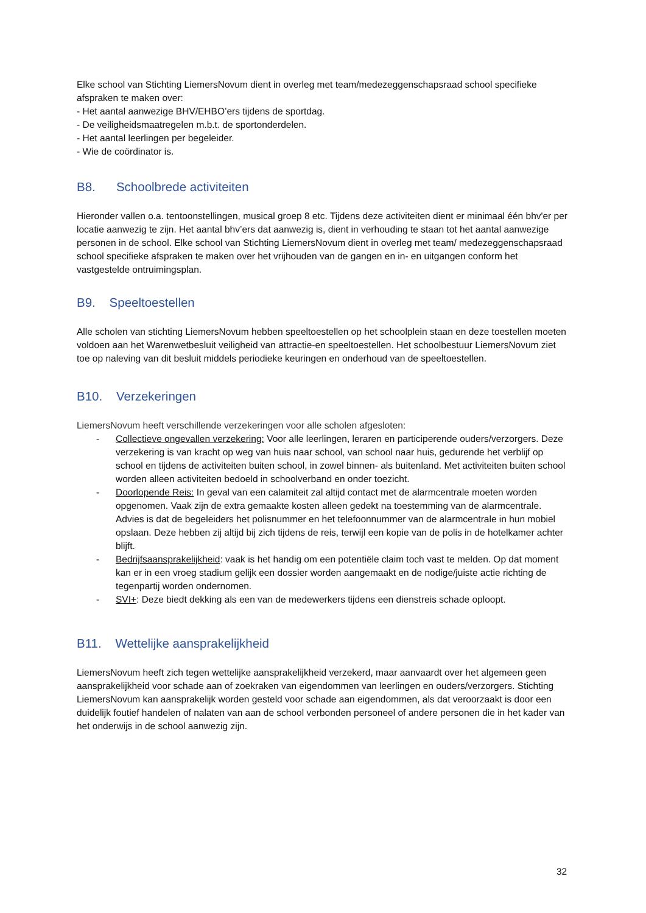Elke school van Stichting LiemersNovum dient in overleg met team/medezeggenschapsraad school specifieke afspraken te maken over:
- Het aantal aanwezige BHV/EHBO’ers tijdens de sportdag.
- De veiligheidsmaatregelen m.b.t. de sportonderdelen.
- Het aantal leerlingen per begeleider.
- Wie de coördinator is.
B8. Schoolbrede activiteiten
Hieronder vallen o.a. tentoonstellingen, musical groep 8 etc. Tijdens deze activiteiten dient er minimaal één bhv'er per locatie aanwezig te zijn. Het aantal bhv’ers dat aanwezig is, dient in verhouding te staan tot het aantal aanwezige personen in de school. Elke school van Stichting LiemersNovum dient in overleg met team/ medezeggenschapsraad school specifieke afspraken te maken over het vrijhouden van de gangen en in- en uitgangen conform het vastgestelde ontruimingsplan.
B9. Speeltoestellen
Alle scholen van stichting LiemersNovum hebben speeltoestellen op het schoolplein staan en deze toestellen moeten voldoen aan het Warenwetbesluit veiligheid van attractie-en speeltoestellen. Het schoolbestuur LiemersNovum ziet toe op naleving van dit besluit middels periodieke keuringen en onderhoud van de speeltoestellen.
B10. Verzekeringen
LiemersNovum heeft verschillende verzekeringen voor alle scholen afgesloten:
- Collectieve ongevallen verzekering: Voor alle leerlingen, leraren en participerende ouders/verzorgers. Deze verzekering is van kracht op weg van huis naar school, van school naar huis, gedurende het verblijf op school en tijdens de activiteiten buiten school, in zowel binnen- als buitenland. Met activiteiten buiten school worden alleen activiteiten bedoeld in schoolverband en onder toezicht.
- Doorlopende Reis: In geval van een calamiteit zal altijd contact met de alarmcentrale moeten worden opgenomen. Vaak zijn de extra gemaakte kosten alleen gedekt na toestemming van de alarmcentrale. Advies is dat de begeleiders het polisnummer en het telefoonnummer van de alarmcentrale in hun mobiel opslaan. Deze hebben zij altijd bij zich tijdens de reis, terwijl een kopie van de polis in de hotelkamer achter blijft.
- Bedrijfsaansprakelijkheid: vaak is het handig om een potentiële claim toch vast te melden. Op dat moment kan er in een vroeg stadium gelijk een dossier worden aangemaakt en de nodige/juiste actie richting de tegenpartij worden ondernomen.
- SVI+: Deze biedt dekking als een van de medewerkers tijdens een dienstreis schade oploopt.
B11. Wettelijke aansprakelijkheid
LiemersNovum heeft zich tegen wettelijke aansprakelijkheid verzekerd, maar aanvaardt over het algemeen geen aansprakelijkheid voor schade aan of zoekraken van eigendommen van leerlingen en ouders/verzorgers. Stichting LiemersNovum kan aansprakelijk worden gesteld voor schade aan eigendommen, als dat veroorzaakt is door een duidelijk foutief handelen of nalaten van aan de school verbonden personeel of andere personen die in het kader van het onderwijs in de school aanwezig zijn.
32